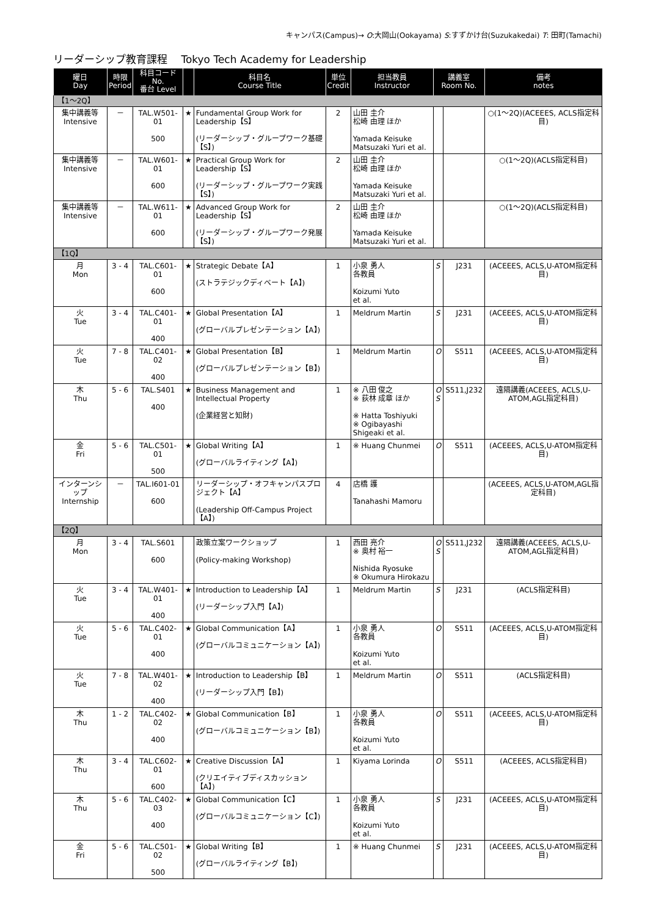キャンパス(Campus)→ O:大岡山(Ookayama) S:すずかけ台(Suzukakedai) T: 田町(Tamachi)
リーダーシップ教育課程　 Tokyo Tech Academy for Leadership
| 曜日 Day | 時限 Period | 科目コード No. 番台 Level | | 科目名 Course Title | 単位 Credit | 担当教員 Instructor | 講義室 Room No. | | 備考 notes |
| --- | --- | --- | --- | --- | --- | --- | --- | --- | --- |
| 【1～2Q】 | | | | | | | | | |
| 集中講義等 Intensive | － | TAL.W501-01 500 | ★ | Fundamental Group Work for Leadership【S】 (リーダーシップ・グループワーク基礎【S】) | 2 | 山田 圭介 松崎 由理 ほか Yamada Keisuke Matsuzaki Yuri et al. | | | ○(1～2Q)(ACEEES, ACLS指定科目) |
| 集中講義等 Intensive | － | TAL.W601-01 600 | ★ | Practical Group Work for Leadership【S】 (リーダーシップ・グループワーク実践【S】) | 2 | 山田 圭介 松崎 由理 ほか Yamada Keisuke Matsuzaki Yuri et al. | | | ○(1～2Q)(ACLS指定科目) |
| 集中講義等 Intensive | － | TAL.W611-01 600 | ★ | Advanced Group Work for Leadership【S】 (リーダーシップ・グループワーク発展【S】) | 2 | 山田 圭介 松崎 由理 ほか Yamada Keisuke Matsuzaki Yuri et al. | | | ○(1～2Q)(ACLS指定科目) |
| 【1Q】 | | | | | | | | | |
| 月 Mon | 3 - 4 | TAL.C601-01 600 | ★ | Strategic Debate【A】 (ストラテジックディベート【A】) | 1 | 小泉 勇人 各教員 Koizumi Yuto et al. | S | J231 | (ACEEES, ACLS,U-ATOM指定科目) |
| 火 Tue | 3 - 4 | TAL.C401-01 400 | ★ | Global Presentation【A】 (グローバルプレゼンテーション【A】) | 1 | Meldrum Martin | S | J231 | (ACEEES, ACLS,U-ATOM指定科目) |
| 火 Tue | 7 - 8 | TAL.C401-02 400 | ★ | Global Presentation【B】 (グローバルプレゼンテーション【B】) | 1 | Meldrum Martin | O | S511 | (ACEEES, ACLS,U-ATOM指定科目) |
| 木 Thu | 5 - 6 | TAL.S401 400 | ★ | Business Management and Intellectual Property (企業経営と知財) | 1 | ※ 八田 俊之 ※ 荻林 成章 ほか ※ Hatta Toshiyuki ※ Ogibayashi Shigeaki et al. | O S | S511,J232 | 遠隔講義(ACEEES, ACLS,U-ATOM,AGL指定科目) |
| 金 Fri | 5 - 6 | TAL.C501-01 500 | ★ | Global Writing【A】 (グローバルライティング【A】) | 1 | ※ Huang Chunmei | O | S511 | (ACEEES, ACLS,U-ATOM指定科目) |
| インターンシップ Internship | － | TAL.I601-01 600 | | リーダーシップ・オフキャンパスプロジェクト【A】 (Leadership Off-Campus Project【A】) | 4 | 店橋 護 Tanahashi Mamoru | | | (ACEEES, ACLS,U-ATOM,AGL指定科目) |
| 【2Q】 | | | | | | | | | |
| 月 Mon | 3 - 4 | TAL.S601 600 | | 政策立案ワークショップ (Policy-making Workshop) | 1 | 西田 亮介 ※ 奥村 裕一 Nishida Ryosuke ※ Okumura Hirokazu | O S | S511,J232 | 遠隔講義(ACEEES, ACLS,U-ATOM,AGL指定科目) |
| 火 Tue | 3 - 4 | TAL.W401-01 400 | ★ | Introduction to Leadership【A】 (リーダーシップ入門【A】) | 1 | Meldrum Martin | S | J231 | (ACLS指定科目) |
| 火 Tue | 5 - 6 | TAL.C402-01 400 | ★ | Global Communication【A】 (グローバルコミュニケーション【A】) | 1 | 小泉 勇人 各教員 Koizumi Yuto et al. | O | S511 | (ACEEES, ACLS,U-ATOM指定科目) |
| 火 Tue | 7 - 8 | TAL.W401-02 400 | ★ | Introduction to Leadership【B】 (リーダーシップ入門【B】) | 1 | Meldrum Martin | O | S511 | (ACLS指定科目) |
| 木 Thu | 1 - 2 | TAL.C402-02 400 | ★ | Global Communication【B】 (グローバルコミュニケーション【B】) | 1 | 小泉 勇人 各教員 Koizumi Yuto et al. | O | S511 | (ACEEES, ACLS,U-ATOM指定科目) |
| 木 Thu | 3 - 4 | TAL.C602-01 600 | ★ | Creative Discussion【A】 (クリエイティブディスカッション【A】) | 1 | Kiyama Lorinda | O | S511 | (ACEEES, ACLS指定科目) |
| 木 Thu | 5 - 6 | TAL.C402-03 400 | ★ | Global Communication【C】 (グローバルコミュニケーション【C】) | 1 | 小泉 勇人 各教員 Koizumi Yuto et al. | S | J231 | (ACEEES, ACLS,U-ATOM指定科目) |
| 金 Fri | 5 - 6 | TAL.C501-02 500 | ★ | Global Writing【B】 (グローバルライティング【B】) | 1 | ※ Huang Chunmei | S | J231 | (ACEEES, ACLS,U-ATOM指定科目) |